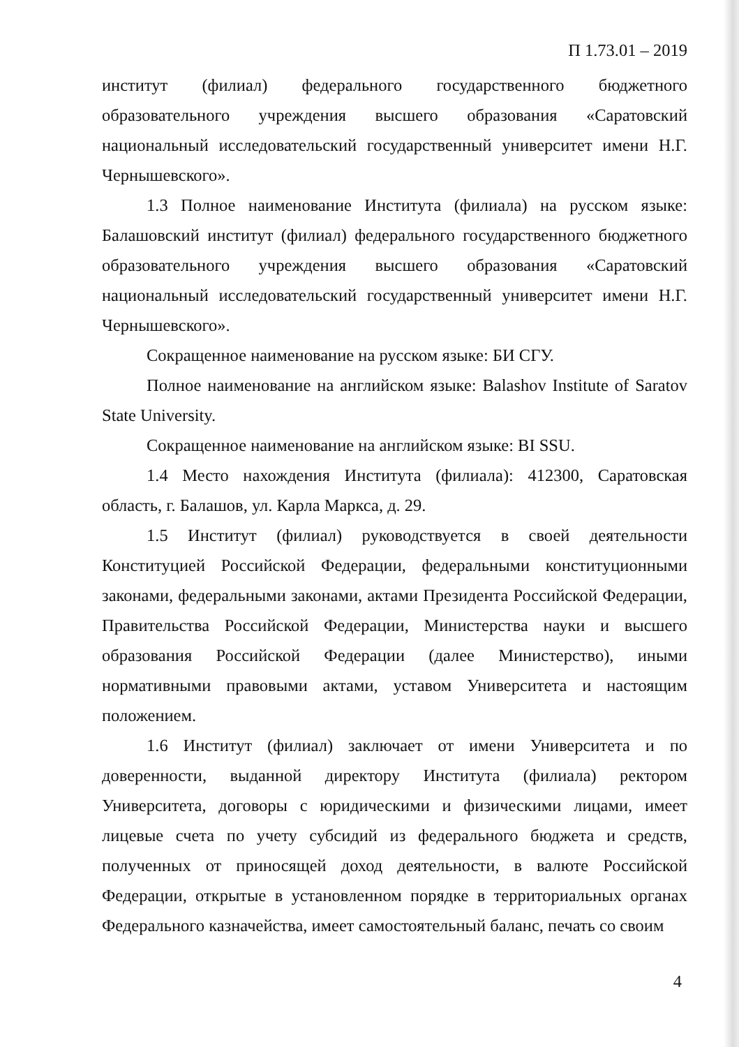П 1.73.01 – 2019
институт (филиал) федерального государственного бюджетного образовательного учреждения высшего образования «Саратовский национальный исследовательский государственный университет имени Н.Г. Чернышевского».
1.3 Полное наименование Института (филиала) на русском языке: Балашовский институт (филиал) федерального государственного бюджетного образовательного учреждения высшего образования «Саратовский национальный исследовательский государственный университет имени Н.Г. Чернышевского».
Сокращенное наименование на русском языке: БИ СГУ.
Полное наименование на английском языке: Balashov Institute of Saratov State University.
Сокращенное наименование на английском языке: BI SSU.
1.4 Место нахождения Института (филиала): 412300, Саратовская область, г. Балашов, ул. Карла Маркса, д. 29.
1.5 Институт (филиал) руководствуется в своей деятельности Конституцией Российской Федерации, федеральными конституционными законами, федеральными законами, актами Президента Российской Федерации, Правительства Российской Федерации, Министерства науки и высшего образования Российской Федерации (далее Министерство), иными нормативными правовыми актами, уставом Университета и настоящим положением.
1.6 Институт (филиал) заключает от имени Университета и по доверенности, выданной директору Института (филиала) ректором Университета, договоры с юридическими и физическими лицами, имеет лицевые счета по учету субсидий из федерального бюджета и средств, полученных от приносящей доход деятельности, в валюте Российской Федерации, открытые в установленном порядке в территориальных органах Федерального казначейства, имеет самостоятельный баланс, печать со своим
4